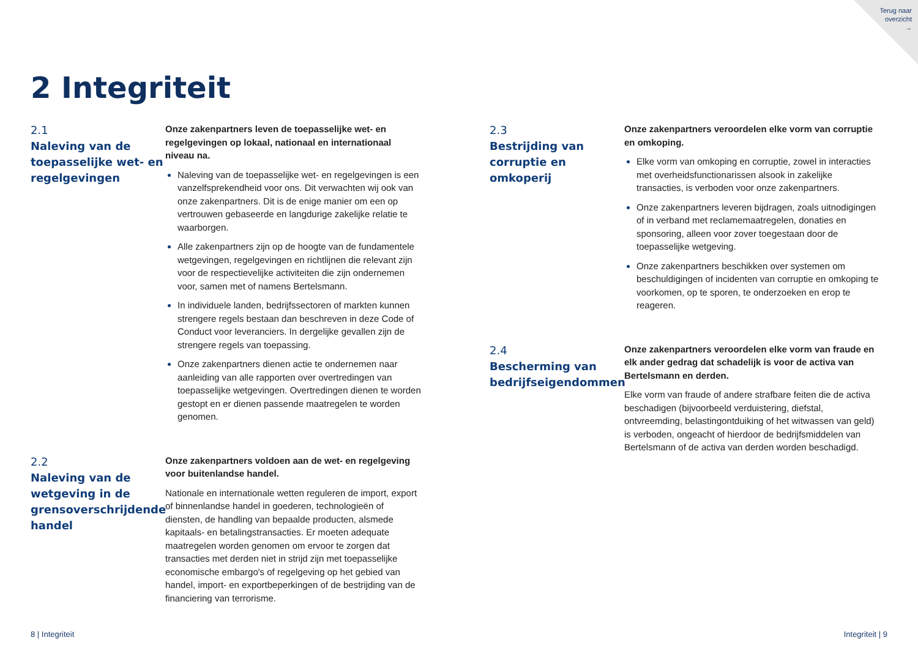Terug naar
overzicht
→
2 Integriteit
2.1
Naleving van de toepasselijke wet- en regelgevingen
Onze zakenpartners leven de toepasselijke wet- en regelgevingen op lokaal, nationaal en internationaal niveau na.
Naleving van de toepasselijke wet- en regelgevingen is een vanzelfsprekendheid voor ons. Dit verwachten wij ook van onze zakenpartners. Dit is de enige manier om een op vertrouwen gebaseerde en langdurige zakelijke relatie te waarborgen.
Alle zakenpartners zijn op de hoogte van de fundamentele wetgevingen, regelgevingen en richtlijnen die relevant zijn voor de respectievelijke activiteiten die zijn ondernemen voor, samen met of namens Bertelsmann.
In individuele landen, bedrijfssectoren of markten kunnen strengere regels bestaan dan beschreven in deze Code of Conduct voor leveranciers. In dergelijke gevallen zijn de strengere regels van toepassing.
Onze zakenpartners dienen actie te ondernemen naar aanleiding van alle rapporten over overtredingen van toepasselijke wetgevingen. Overtredingen dienen te worden gestopt en er dienen passende maatregelen te worden genomen.
2.2
Naleving van de wetgeving in de grensoverschrijdende handel
Onze zakenpartners voldoen aan de wet- en regelgeving voor buitenlandse handel.
Nationale en internationale wetten reguleren de import, export of binnenlandse handel in goederen, technologieën of diensten, de handling van bepaalde producten, alsmede kapitaals- en betalingstransacties. Er moeten adequate maatregelen worden genomen om ervoor te zorgen dat transacties met derden niet in strijd zijn met toepasselijke economische embargo's of regelgeving op het gebied van handel, import- en exportbeperkingen of de bestrijding van de financiering van terrorisme.
2.3
Bestrijding van corruptie en omkoperij
Onze zakenpartners veroordelen elke vorm van corruptie en omkoping.
Elke vorm van omkoping en corruptie, zowel in interacties met overheidsfunctionarissen alsook in zakelijke transacties, is verboden voor onze zakenpartners.
Onze zakenpartners leveren bijdragen, zoals uitnodigingen of in verband met reclamemaatregelen, donaties en sponsoring, alleen voor zover toegestaan door de toepasselijke wetgeving.
Onze zakenpartners beschikken over systemen om beschuldigingen of incidenten van corruptie en omkoping te voorkomen, op te sporen, te onderzoeken en erop te reageren.
2.4
Bescherming van bedrijfseigendommen
Onze zakenpartners veroordelen elke vorm van fraude en elk ander gedrag dat schadelijk is voor de activa van Bertelsmann en derden.
Elke vorm van fraude of andere strafbare feiten die de activa beschadigen (bijvoorbeeld verduistering, diefstal, ontvreemding, belastingontduiking of het witwassen van geld) is verboden, ongeacht of hierdoor de bedrijfsmiddelen van Bertelsmann of de activa van derden worden beschadigd.
8 | Integriteit Integriteit | 9